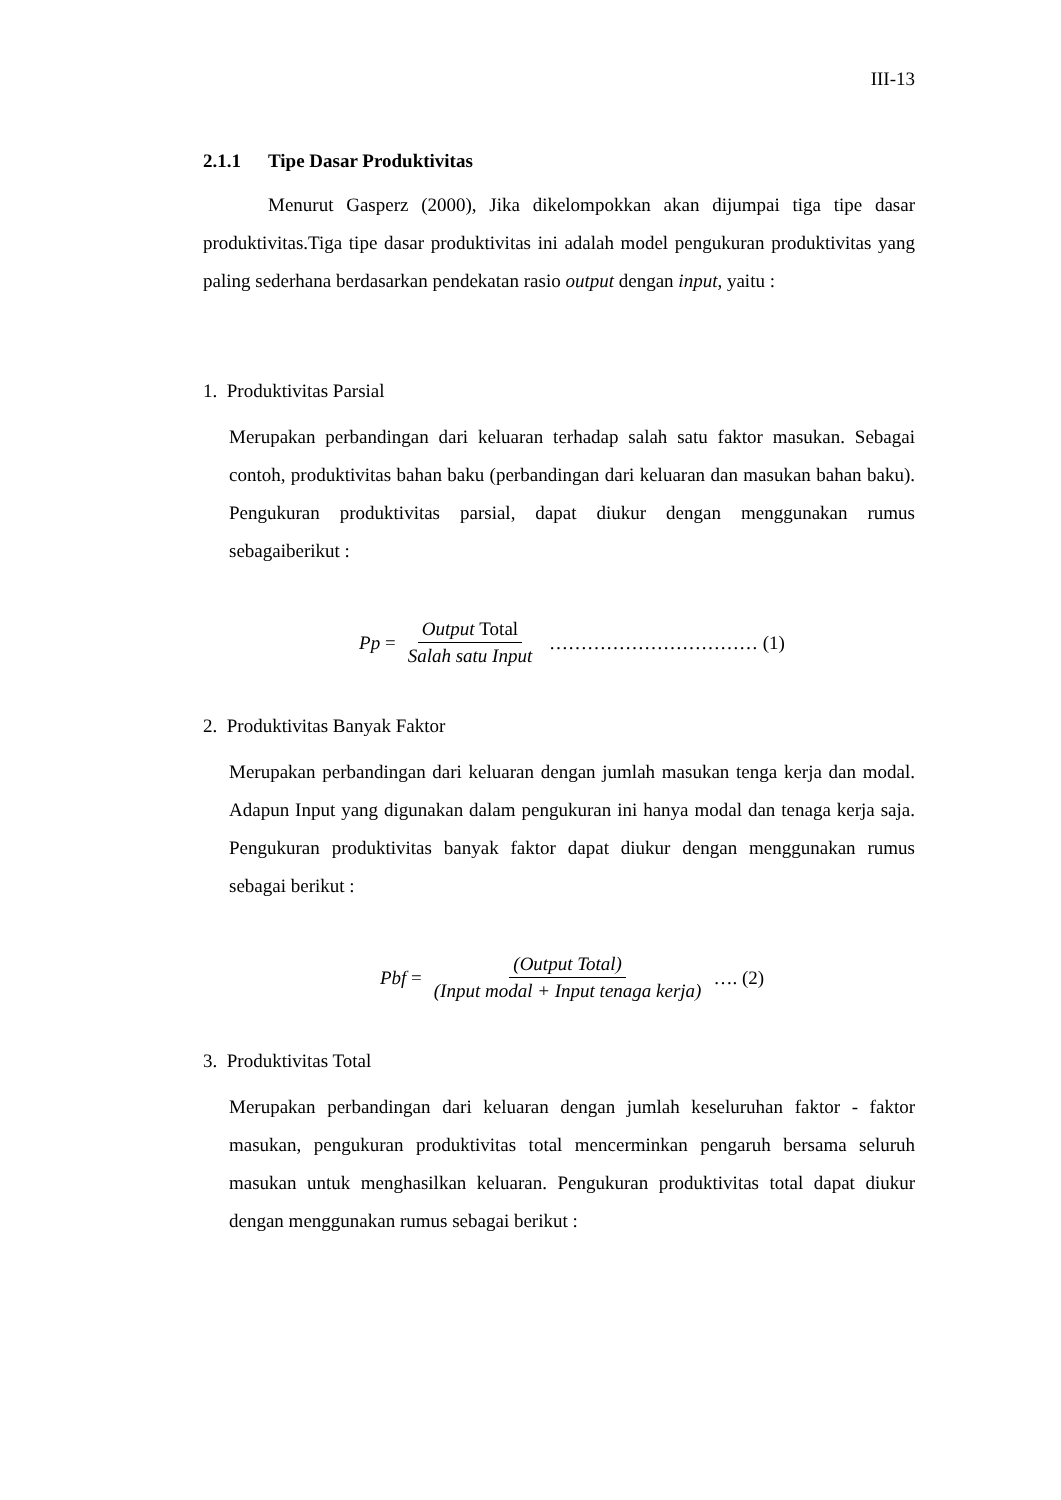III-13
2.1.1 Tipe Dasar Produktivitas
Menurut Gasperz (2000), Jika dikelompokkan akan dijumpai tiga tipe dasar produktivitas.Tiga tipe dasar produktivitas ini adalah model pengukuran produktivitas yang paling sederhana berdasarkan pendekatan rasio output dengan input, yaitu :
1. Produktivitas Parsial
Merupakan perbandingan dari keluaran terhadap salah satu faktor masukan. Sebagai contoh, produktivitas bahan baku (perbandingan dari keluaran dan masukan bahan baku). Pengukuran produktivitas parsial, dapat diukur dengan menggunakan rumus sebagaiberikut :
Pp = Output Total Salah satu Input …………………………… (1)
2. Produktivitas Banyak Faktor
Merupakan perbandingan dari keluaran dengan jumlah masukan tenga kerja dan modal. Adapun Input yang digunakan dalam pengukuran ini hanya modal dan tenaga kerja saja. Pengukuran produktivitas banyak faktor dapat diukur dengan menggunakan rumus sebagai berikut :
Pbf = (Output Total) (Input modal + Input tenaga kerja) …. (2)
3. Produktivitas Total
Merupakan perbandingan dari keluaran dengan jumlah keseluruhan faktor - faktor masukan, pengukuran produktivitas total mencerminkan pengaruh bersama seluruh masukan untuk menghasilkan keluaran. Pengukuran produktivitas total dapat diukur dengan menggunakan rumus sebagai berikut :